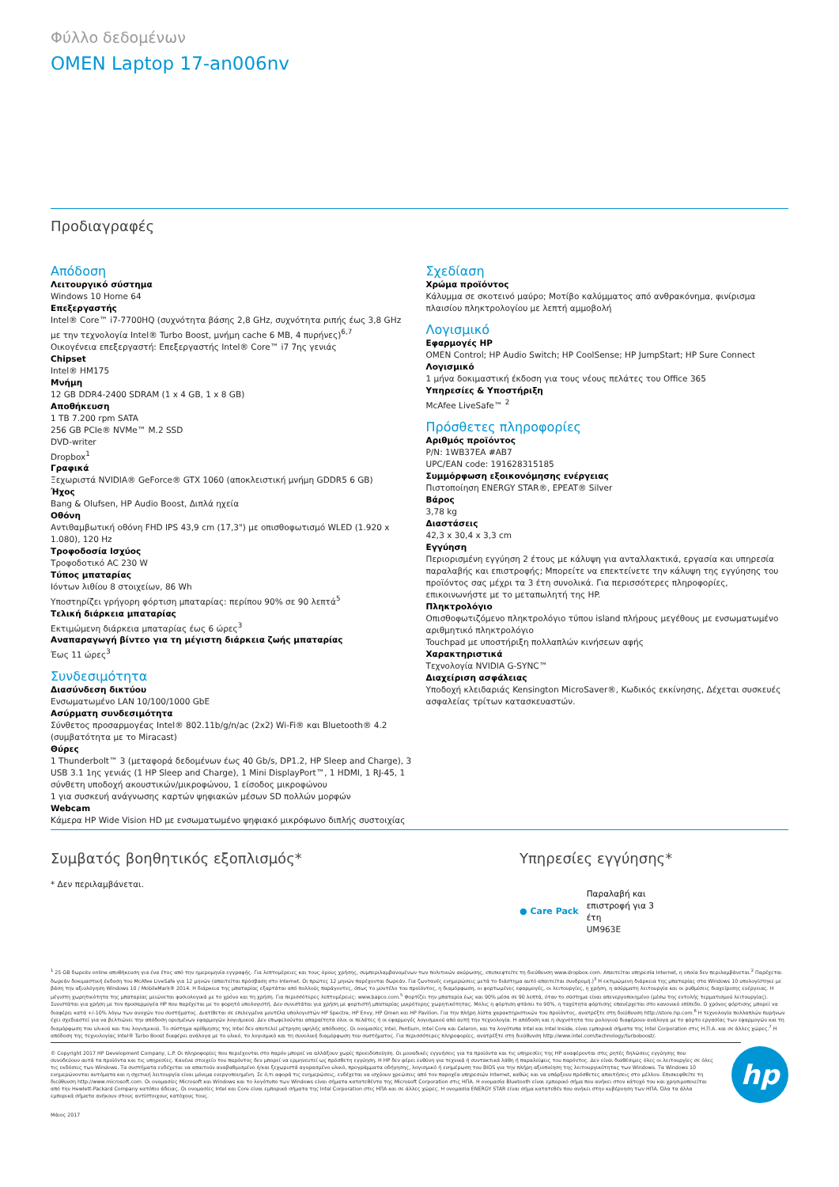Φύλλο δεδομένων
OMEN Laptop 17-an006nv
Προδιαγραφές
Απόδοση
Λειτουργικό σύστημα
Windows 10 Home 64
Επεξεργαστής
Intel® Core™ i7-7700HQ (συχνότητα βάσης 2,8 GHz, συχνότητα ριπής έως 3,8 GHz με την τεχνολογία Intel® Turbo Boost, μνήμη cache 6 MB, 4 πυρήνες)<sup>6,7</sup>
Οικογένεια επεξεργαστή: Επεξεργαστής Intel® Core™ i7 7ης γενιάς
Chipset
Intel® HM175
Μνήμη
12 GB DDR4-2400 SDRAM (1 x 4 GB, 1 x 8 GB)
Αποθήκευση
1 TB 7.200 rpm SATA
256 GB PCIe® NVMe™ M.2 SSD
DVD-writer
Dropbox<sup>1</sup>
Γραφικά
Ξεχωριστά NVIDIA® GeForce® GTX 1060 (αποκλειστική μνήμη GDDR5 6 GB)
Ήχος
Bang & Olufsen, HP Audio Boost, Διπλά ηχεία
Οθόνη
Αντιθαμβωτική οθόνη FHD IPS 43,9 cm (17,3") με οπισθοφωτισμό WLED (1.920 x 1.080), 120 Hz
Τροφοδοσία Ισχύος
Τροφοδοτικό AC 230 W
Τύπος μπαταρίας
Ιόντων λιθίου 8 στοιχείων, 86 Wh
Υποστηρίζει γρήγορη φόρτιση μπαταρίας: περίπου 90% σε 90 λεπτά<sup>5</sup>
Τελική διάρκεια μπαταρίας
Εκτιμώμενη διάρκεια μπαταρίας έως 6 ώρες<sup>3</sup>
Αναπαραγωγή βίντεο για τη μέγιστη διάρκεια ζωής μπαταρίας
Έως 11 ώρες<sup>3</sup>
Συνδεσιμότητα
Διασύνδεση δικτύου
Ενσωματωμένο LAN 10/100/1000 GbE
Ασύρματη συνδεσιμότητα
Σύνθετος προσαρμογέας Intel® 802.11b/g/n/ac (2x2) Wi-Fi® και Bluetooth® 4.2 (συμβατότητα με το Miracast)
Θύρες
1 Thunderbolt™ 3 (μεταφορά δεδομένων έως 40 Gb/s, DP1.2, HP Sleep and Charge), 3 USB 3.1 1ης γενιάς (1 HP Sleep and Charge), 1 Mini DisplayPort™, 1 HDMI, 1 RJ-45, 1 σύνθετη υποδοχή ακουστικών/μικροφώνου, 1 είσοδος μικροφώνου
1 για συσκευή ανάγνωσης καρτών ψηφιακών μέσων SD πολλών μορφών
Webcam
Κάμερα HP Wide Vision HD με ενσωματωμένο ψηφιακό μικρόφωνο διπλής συστοιχίας
Σχεδίαση
Χρώμα προϊόντος
Κάλυμμα σε σκοτεινό μαύρο; Μοτίβο καλύμματος από ανθρακόνημα, φινίρισμα πλαισίου πληκτρολογίου με λεπτή αμμοβολή
Λογισμικό
Εφαρμογές HP
OMEN Control; HP Audio Switch; HP CoolSense; HP JumpStart; HP Sure Connect
Λογισμικό
1 μήνα δοκιμαστική έκδοση για τους νέους πελάτες του Office 365
Υπηρεσίες & Υποστήριξη
McAfee LiveSafe™ <sup>2</sup>
Πρόσθετες πληροφορίες
Αριθμός προϊόντος
P/N: 1WB37EA #AB7
UPC/EAN code: 191628315185
Συμμόρφωση εξοικονόμησης ενέργειας
Πιστοποίηση ENERGY STAR®, EPEAT® Silver
Βάρος
3,78 kg
Διαστάσεις
42,3 x 30,4 x 3,3 cm
Εγγύηση
Περιορισμένη εγγύηση 2 έτους με κάλυψη για ανταλλακτικά, εργασία και υπηρεσία παραλαβής και επιστροφής; Μπορείτε να επεκτείνετε την κάλυψη της εγγύησης του προϊόντος σας μέχρι τα 3 έτη συνολικά. Για περισσότερες πληροφορίες, επικοινωνήστε με το μεταπωλητή της HP.
Πληκτρολόγιο
Οπισθοφωτιζόμενο πληκτρολόγιο τύπου island πλήρους μεγέθους με ενσωματωμένο αριθμητικό πληκτρολόγιο
Touchpad με υποστήριξη πολλαπλών κινήσεων αφής
Χαρακτηριστικά
Τεχνολογία NVIDIA G-SYNC™
Διαχείριση ασφάλειας
Υποδοχή κλειδαριάς Kensington MicroSaver®, Κωδικός εκκίνησης, Δέχεται συσκευές ασφαλείας τρίτων κατασκευαστών.
Συμβατός βοηθητικός εξοπλισμός*
* Δεν περιλαμβάνεται.
Υπηρεσίες εγγύησης*
● Care Pack
Παραλαβή και επιστροφή για 3 έτη
UM963E
<sup>1</sup> 25 GB δωρεάν online αποθήκευση για ένα έτος από την ημερομηνία εγγραφής. Για λεπτομέρειες και τους όρους χρήσης, συμπεριλαμβανομένων των πολιτικών ακύρωσης, επισκεφτείτε τη διεύθυνση www.dropbox.com. Απαιτείται υπηρεσία Internet, η οποία δεν περιλαμβάνεται.<sup>2</sup> Παρέχεται δωρεάν δοκιμαστική έκδοση του McAfee LiveSafe για 12 μηνών (απαιτείται πρόσβαση στο Internet. Οι πρώτες 12 μηνών παρέχονται δωρεάν. Για ζωντανές ενημερώσεις μετά το διάστημα αυτό απαιτείται συνδρομή.)<sup>3</sup> Η εκτιμώμενη διάρκεια της μπαταρίας στα Windows 10 υπολογίστηκε με βάση την αξιολόγηση Windows 10 / MobileMark® 2014. Η διάρκεια της μπαταρίας εξαρτάται από πολλούς παράγοντες, όπως το μοντέλο του προϊόντος, η διαμόρφωση, οι φορτωμένες εφαρμογές, οι λειτουργίες, η χρήση, η ασύρματη λειτουργία και οι ρυθμίσεις διαχείρισης ενέργειας. Η μέγιστη χωρητικότητα της μπαταρίας μειώνεται φυσιολογικά με το χρόνο και τη χρήση. Για περισσότερες λεπτομέρειες: www.bapco.com.<sup>5</sup> Φορτίζει την μπαταρία έως και 90% μέσα σε 90 λεπτά, όταν το σύστημα είναι απενεργοποιημένο (μέσω της εντολής τερματισμού λειτουργίας). Συνιστάται για χρήση με τον προσαρμογέα HP που παρέχεται με το φορητό υπολογιστή. Δεν συνιστάται για χρήση με φορτιστή μπαταρίας μικρότερης χωρητικότητας. Μόλις η φόρτιση φτάσει το 90%, η ταχύτητα φόρτισης επανέρχεται στο κανονικό επίπεδο. Ο χρόνος φόρτισης μπορεί να διαφέρει κατά +/-10% λόγω των ανοχών του συστήματος. Διατίθεται σε επιλεγμένα μοντέλα υπολογιστών HP Spectre, HP Envy, HP Omen και HP Pavilion. Για την πλήρη λίστα χαρακτηριστικών του προϊόντος, ανατρέξτε στη διεύθυνση http://store.hp.com.<sup>6</sup> Η τεχνολογία πολλαπλών πυρήνων έχει σχεδιαστεί για να βελτιώνει την απόδοση ορισμένων εφαρμογών λογισμικού. Δεν επωφελούνται απαραίτητα όλοι οι πελάτες ή οι εφαρμογές λογισμικού από αυτή την τεχνολογία. Η απόδοση και η συχνότητα του ρολογιού διαφέρουν ανάλογα με το φόρτο εργασίας των εφαρμογών και τη διαμόρφωση του υλικού και του λογισμικού. Το σύστημα αρίθμησης της Intel δεν αποτελεί μέτρηση υψηλής απόδοσης. Οι ονομασίες Intel, Pentium, Intel Core και Celeron, και τα λογότυπα Intel και Intel Inside, είναι εμπορικά σήματα της Intel Corporation στις Η.Π.Α. και σε άλλες χώρες.<sup>7</sup> Η απόδοση της τεχνολογίας Intel® Turbo Boost διαφέρει ανάλογα με το υλικό, το λογισμικό και τη συνολική διαμόρφωση του συστήματος. Για περισσότερες πληροφορίες, ανατρέξτε στη διεύθυνση http://www.intel.com/technology/turboboost/.
© Copyright 2017 HP Development Company, L.P. Οι πληροφορίες που περιέχονται στο παρόν μπορεί να αλλάξουν χωρίς προειδοποίηση. Οι μοναδικές εγγυήσεις για τα προϊόντα και τις υπηρεσίες της HP αναφέρονται στις ρητές δηλώσεις εγγύησης που συνοδεύουν αυτά τα προϊόντα και τις υπηρεσίες. Κανένα στοιχείο του παρόντος δεν μπορεί να ερμηνευτεί ως πρόσθετη εγγύηση. Η HP δεν φέρει ευθύνη για τεχνικά ή συντακτικά λάθη ή παραλείψεις του παρόντος. Δεν είναι διαθέσιμες όλες οι λειτουργίες σε όλες τις εκδόσεις των Windows. Τα συστήματα ενδέχεται να απαιτούν αναβαθμισμένο ή/και ξεχωριστά αγορασμένο υλικό, προγράμματα οδήγησης, λογισμικό ή ενημέρωση του BIOS για την πλήρη αξιοποίηση της λειτουργικότητας των Windows. Τα Windows 10 ενημερώνονται αυτόματα και η σχετική λειτουργία είναι μόνιμα ενεργοποιημένη. Σε ό,τι αφορά τις ενημερώσεις, ενδέχεται να ισχύουν χρεώσεις από τον παροχέα υπηρεσιών Internet, καθώς και να υπάρξουν πρόσθετες απαιτήσεις στο μέλλον. Επισκεφθείτε τη διεύθυνση http://www.microsoft.com. Οι ονομασίες Microsoft και Windows και το λογότυπο των Windows είναι σήματα κατατεθέντα της Microsoft Corporation στις ΗΠΑ. Η ονομασία Bluetooth είναι εμπορικό σήμα που ανήκει στον κάτοχό του και χρησιμοποιείται από την Hewlett-Packard Company κατόπιν άδειας. Οι ονομασίες Intel και Core είναι εμπορικά σήματα της Intel Corporation στις ΗΠΑ και σε άλλες χώρες. Η ονομασία ENERGY STAR είναι σήμα κατατεθέν που ανήκει στην κυβέρνηση των ΗΠΑ. Όλα τα άλλα εμπορικά σήματα ανήκουν στους αντίστοιχους κατόχους τους.
hp
Μάιος 2017